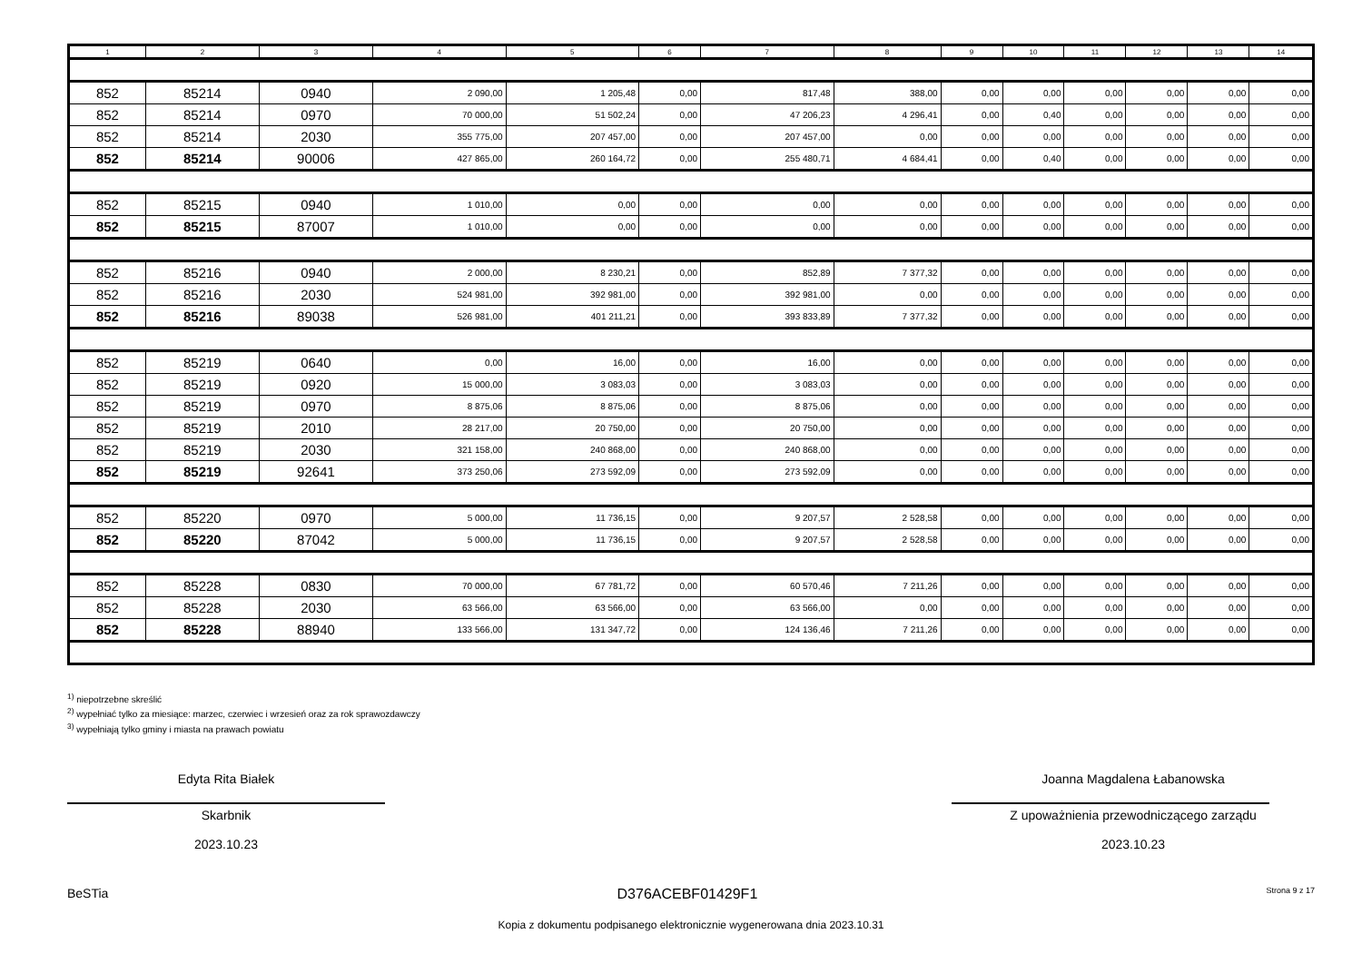| 1 | 2 | 3 | 4 | 5 | 6 | 7 | 8 | 9 | 10 | 11 | 12 | 13 | 14 |
| --- | --- | --- | --- | --- | --- | --- | --- | --- | --- | --- | --- | --- | --- |
| 852 | 85214 | 0940 | 2 090,00 | 1 205,48 | 0,00 | 817,48 | 388,00 | 0,00 | 0,00 | 0,00 | 0,00 | 0,00 | 0,00 |
| 852 | 85214 | 0970 | 70 000,00 | 51 502,24 | 0,00 | 47 206,23 | 4 296,41 | 0,00 | 0,40 | 0,00 | 0,00 | 0,00 | 0,00 |
| 852 | 85214 | 2030 | 355 775,00 | 207 457,00 | 0,00 | 207 457,00 | 0,00 | 0,00 | 0,00 | 0,00 | 0,00 | 0,00 | 0,00 |
| 852 | 85214 | 90006 | 427 865,00 | 260 164,72 | 0,00 | 255 480,71 | 4 684,41 | 0,00 | 0,40 | 0,00 | 0,00 | 0,00 | 0,00 |
| 852 | 85215 | 0940 | 1 010,00 | 0,00 | 0,00 | 0,00 | 0,00 | 0,00 | 0,00 | 0,00 | 0,00 | 0,00 | 0,00 |
| 852 | 85215 | 87007 | 1 010,00 | 0,00 | 0,00 | 0,00 | 0,00 | 0,00 | 0,00 | 0,00 | 0,00 | 0,00 | 0,00 |
| 852 | 85216 | 0940 | 2 000,00 | 8 230,21 | 0,00 | 852,89 | 7 377,32 | 0,00 | 0,00 | 0,00 | 0,00 | 0,00 | 0,00 |
| 852 | 85216 | 2030 | 524 981,00 | 392 981,00 | 0,00 | 392 981,00 | 0,00 | 0,00 | 0,00 | 0,00 | 0,00 | 0,00 | 0,00 |
| 852 | 85216 | 89038 | 526 981,00 | 401 211,21 | 0,00 | 393 833,89 | 7 377,32 | 0,00 | 0,00 | 0,00 | 0,00 | 0,00 | 0,00 |
| 852 | 85219 | 0640 | 0,00 | 16,00 | 0,00 | 16,00 | 0,00 | 0,00 | 0,00 | 0,00 | 0,00 | 0,00 | 0,00 |
| 852 | 85219 | 0920 | 15 000,00 | 3 083,03 | 0,00 | 3 083,03 | 0,00 | 0,00 | 0,00 | 0,00 | 0,00 | 0,00 | 0,00 |
| 852 | 85219 | 0970 | 8 875,06 | 8 875,06 | 0,00 | 8 875,06 | 0,00 | 0,00 | 0,00 | 0,00 | 0,00 | 0,00 | 0,00 |
| 852 | 85219 | 2010 | 28 217,00 | 20 750,00 | 0,00 | 20 750,00 | 0,00 | 0,00 | 0,00 | 0,00 | 0,00 | 0,00 | 0,00 |
| 852 | 85219 | 2030 | 321 158,00 | 240 868,00 | 0,00 | 240 868,00 | 0,00 | 0,00 | 0,00 | 0,00 | 0,00 | 0,00 | 0,00 |
| 852 | 85219 | 92641 | 373 250,06 | 273 592,09 | 0,00 | 273 592,09 | 0,00 | 0,00 | 0,00 | 0,00 | 0,00 | 0,00 | 0,00 |
| 852 | 85220 | 0970 | 5 000,00 | 11 736,15 | 0,00 | 9 207,57 | 2 528,58 | 0,00 | 0,00 | 0,00 | 0,00 | 0,00 | 0,00 |
| 852 | 85220 | 87042 | 5 000,00 | 11 736,15 | 0,00 | 9 207,57 | 2 528,58 | 0,00 | 0,00 | 0,00 | 0,00 | 0,00 | 0,00 |
| 852 | 85228 | 0830 | 70 000,00 | 67 781,72 | 0,00 | 60 570,46 | 7 211,26 | 0,00 | 0,00 | 0,00 | 0,00 | 0,00 | 0,00 |
| 852 | 85228 | 2030 | 63 566,00 | 63 566,00 | 0,00 | 63 566,00 | 0,00 | 0,00 | 0,00 | 0,00 | 0,00 | 0,00 | 0,00 |
| 852 | 85228 | 88940 | 133 566,00 | 131 347,72 | 0,00 | 124 136,46 | 7 211,26 | 0,00 | 0,00 | 0,00 | 0,00 | 0,00 | 0,00 |
<sup>1)</sup> niepotrzebne skreślić
<sup>2)</sup> wypełniać tylko za miesiące: marzec, czerwiec i wrzesień oraz za rok sprawozdawczy
<sup>3)</sup> wypełniają tylko gminy i miasta na prawach powiatu
Edyta Rita Białek
Skarbnik
2023.10.23
Joanna Magdalena Łabanowska
Z upoważnienia przewodniczącego zarządu
2023.10.23
BeSTia D376ACEBF01429F1 Strona 9 z 17
Kopia z dokumentu podpisanego elektronicznie wygenerowana dnia 2023.10.31